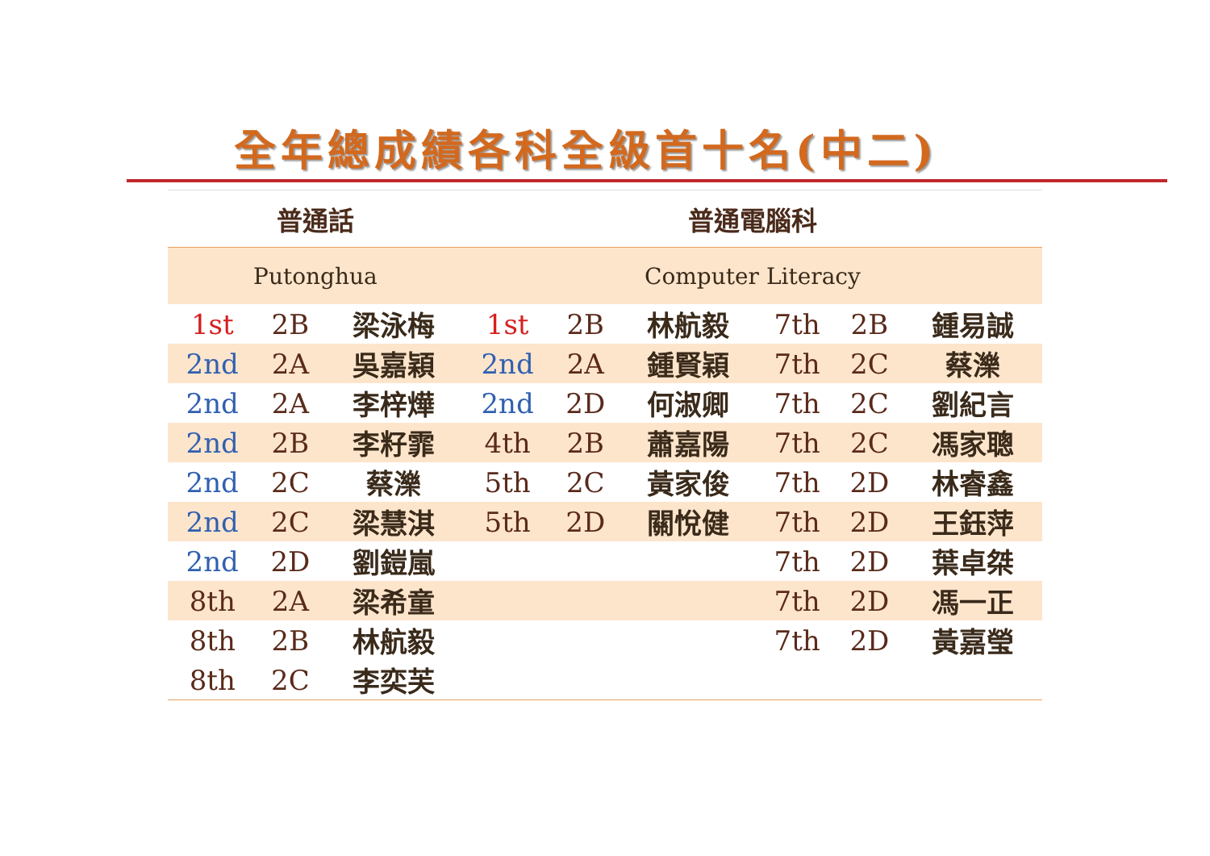全年總成績各科全級首十名(中二)
| 普通話 | | | 普通電腦科 | | | | | |
| Putonghua | | | Computer Literacy | | | | | |
| 1st | 2B | 梁泳梅 | 1st | 2B | 林航毅 | 7th | 2B | 鍾易誠 |
| 2nd | 2A | 吳嘉穎 | 2nd | 2A | 鍾賢穎 | 7th | 2C | 蔡濼 |
| 2nd | 2A | 李梓燁 | 2nd | 2D | 何淑卿 | 7th | 2C | 劉紀言 |
| 2nd | 2B | 李籽霏 | 4th | 2B | 蕭嘉陽 | 7th | 2C | 馮家聰 |
| 2nd | 2C | 蔡濼 | 5th | 2C | 黃家俊 | 7th | 2D | 林睿鑫 |
| 2nd | 2C | 梁慧淇 | 5th | 2D | 關悅健 | 7th | 2D | 王鈺萍 |
| 2nd | 2D | 劉鎧嵐 | | | | 7th | 2D | 葉卓桀 |
| 8th | 2A | 梁希童 | | | | 7th | 2D | 馮一正 |
| 8th | 2B | 林航毅 | | | | 7th | 2D | 黃嘉瑩 |
| 8th | 2C | 李奕芙 | | | | | | |